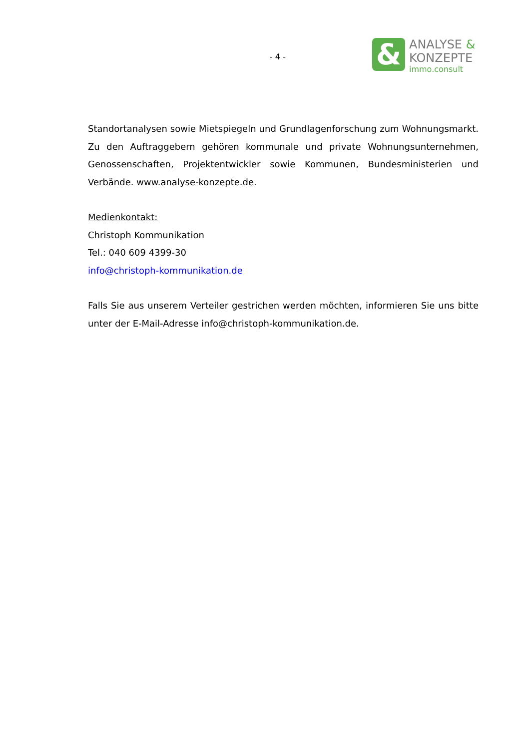- 4 -
&
ANALYSE &
KONZEPTE
immo.consult
Standortanalysen sowie Mietspiegeln und Grundlagenforschung zum Wohnungsmarkt. Zu den Auftraggebern gehören kommunale und private Wohnungsunternehmen, Genossenschaften, Projektentwickler sowie Kommunen, Bundesministerien und Verbände. www.analyse-konzepte.de.
Medienkontakt:
Christoph Kommunikation
Tel.: 040 609 4399-30
info@christoph-kommunikation.de
Falls Sie aus unserem Verteiler gestrichen werden möchten, informieren Sie uns bitte unter der E-Mail-Adresse info@christoph-kommunikation.de.